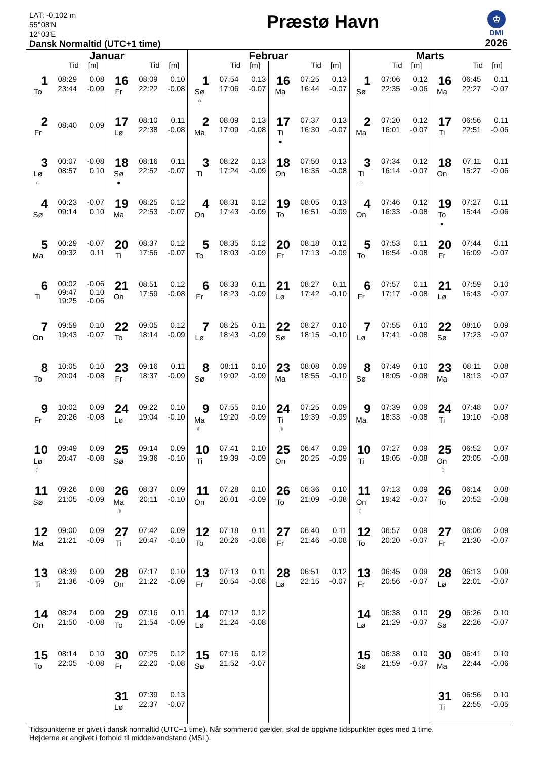LAT: -0.102 m
55°08'N
12°03'E
Dansk Normaltid (UTC+1 time)
Præstø Havn
♔
DMI
2026
Januar
Tid [m]
1
To
| 08:29 | 0.08 |
| 23:44 | -0.09 |
2
Fr
| 08:40 | 0.09 |
3
Lø
○
| 00:07 | -0.08 |
| 08:57 | 0.10 |
4
Sø
| 00:23 | -0.07 |
| 09:14 | 0.10 |
5
Ma
| 00:29 | -0.07 |
| 09:32 | 0.11 |
6
Ti
| 00:02 | -0.06 |
| 09:47 | 0.10 |
| 19:25 | -0.06 |
7
On
| 09:59 | 0.10 |
| 19:43 | -0.07 |
8
To
| 10:05 | 0.10 |
| 20:04 | -0.08 |
9
Fr
| 10:02 | 0.09 |
| 20:26 | -0.08 |
10
Lø
☾
| 09:49 | 0.09 |
| 20:47 | -0.08 |
11
Sø
| 09:26 | 0.08 |
| 21:05 | -0.09 |
12
Ma
| 09:00 | 0.09 |
| 21:21 | -0.09 |
13
Ti
| 08:39 | 0.09 |
| 21:36 | -0.09 |
14
On
| 08:24 | 0.09 |
| 21:50 | -0.08 |
15
To
| 08:14 | 0.10 |
| 22:05 | -0.08 |
Tid [m]
16
Fr
| 08:09 | 0.10 |
| 22:22 | -0.08 |
17
Lø
| 08:10 | 0.11 |
| 22:38 | -0.08 |
18
Sø
●
| 08:16 | 0.11 |
| 22:52 | -0.07 |
19
Ma
| 08:25 | 0.12 |
| 22:53 | -0.07 |
20
Ti
| 08:37 | 0.12 |
| 17:56 | -0.07 |
21
On
| 08:51 | 0.12 |
| 17:59 | -0.08 |
22
To
| 09:05 | 0.12 |
| 18:14 | -0.09 |
23
Fr
| 09:16 | 0.11 |
| 18:37 | -0.09 |
24
Lø
| 09:22 | 0.10 |
| 19:04 | -0.10 |
25
Sø
| 09:14 | 0.09 |
| 19:36 | -0.10 |
26
Ma
☽
| 08:37 | 0.09 |
| 20:11 | -0.10 |
27
Ti
| 07:42 | 0.09 |
| 20:47 | -0.10 |
28
On
| 07:17 | 0.10 |
| 21:22 | -0.09 |
29
To
| 07:16 | 0.11 |
| 21:54 | -0.09 |
30
Fr
| 07:25 | 0.12 |
| 22:20 | -0.08 |
31
Lø
| 07:39 | 0.13 |
| 22:37 | -0.07 |
Februar
Tid [m]
1
Sø
○
| 07:54 | 0.13 |
| 17:06 | -0.07 |
2
Ma
| 08:09 | 0.13 |
| 17:09 | -0.08 |
3
Ti
| 08:22 | 0.13 |
| 17:24 | -0.09 |
4
On
| 08:31 | 0.12 |
| 17:43 | -0.09 |
5
To
| 08:35 | 0.12 |
| 18:03 | -0.09 |
6
Fr
| 08:33 | 0.11 |
| 18:23 | -0.09 |
7
Lø
| 08:25 | 0.11 |
| 18:43 | -0.09 |
8
Sø
| 08:11 | 0.10 |
| 19:02 | -0.09 |
9
Ma
☾
| 07:55 | 0.10 |
| 19:20 | -0.09 |
10
Ti
| 07:41 | 0.10 |
| 19:39 | -0.09 |
11
On
| 07:28 | 0.10 |
| 20:01 | -0.09 |
12
To
| 07:18 | 0.11 |
| 20:26 | -0.08 |
13
Fr
| 07:13 | 0.11 |
| 20:54 | -0.08 |
14
Lø
| 07:12 | 0.12 |
| 21:24 | -0.08 |
15
Sø
| 07:16 | 0.12 |
| 21:52 | -0.07 |
Tid [m]
16
Ma
| 07:25 | 0.13 |
| 16:44 | -0.07 |
17
Ti
●
| 07:37 | 0.13 |
| 16:30 | -0.07 |
18
On
| 07:50 | 0.13 |
| 16:35 | -0.08 |
19
To
| 08:05 | 0.13 |
| 16:51 | -0.09 |
20
Fr
| 08:18 | 0.12 |
| 17:13 | -0.09 |
21
Lø
| 08:27 | 0.11 |
| 17:42 | -0.10 |
22
Sø
| 08:27 | 0.10 |
| 18:15 | -0.10 |
23
Ma
| 08:08 | 0.09 |
| 18:55 | -0.10 |
24
Ti
☽
| 07:25 | 0.09 |
| 19:39 | -0.09 |
25
On
| 06:47 | 0.09 |
| 20:25 | -0.09 |
26
To
| 06:36 | 0.10 |
| 21:09 | -0.08 |
27
Fr
| 06:40 | 0.11 |
| 21:46 | -0.08 |
28
Lø
| 06:51 | 0.12 |
| 22:15 | -0.07 |
Marts
Tid [m]
1
Sø
| 07:06 | 0.12 |
| 22:35 | -0.06 |
2
Ma
| 07:20 | 0.12 |
| 16:01 | -0.07 |
3
Ti
○
| 07:34 | 0.12 |
| 16:14 | -0.07 |
4
On
| 07:46 | 0.12 |
| 16:33 | -0.08 |
5
To
| 07:53 | 0.11 |
| 16:54 | -0.08 |
6
Fr
| 07:57 | 0.11 |
| 17:17 | -0.08 |
7
Lø
| 07:55 | 0.10 |
| 17:41 | -0.08 |
8
Sø
| 07:49 | 0.10 |
| 18:05 | -0.08 |
9
Ma
| 07:39 | 0.09 |
| 18:33 | -0.08 |
10
Ti
| 07:27 | 0.09 |
| 19:05 | -0.08 |
11
On
☾
| 07:13 | 0.09 |
| 19:42 | -0.07 |
12
To
| 06:57 | 0.09 |
| 20:20 | -0.07 |
13
Fr
| 06:45 | 0.09 |
| 20:56 | -0.07 |
14
Lø
| 06:38 | 0.10 |
| 21:29 | -0.07 |
15
Sø
| 06:38 | 0.10 |
| 21:59 | -0.07 |
Tid [m]
16
Ma
| 06:45 | 0.11 |
| 22:27 | -0.07 |
17
Ti
| 06:56 | 0.11 |
| 22:51 | -0.06 |
18
On
| 07:11 | 0.11 |
| 15:27 | -0.06 |
19
To
●
| 07:27 | 0.11 |
| 15:44 | -0.06 |
20
Fr
| 07:44 | 0.11 |
| 16:09 | -0.07 |
21
Lø
| 07:59 | 0.10 |
| 16:43 | -0.07 |
22
Sø
| 08:10 | 0.09 |
| 17:23 | -0.07 |
23
Ma
| 08:11 | 0.08 |
| 18:13 | -0.07 |
24
Ti
| 07:48 | 0.07 |
| 19:10 | -0.08 |
25
On
☽
| 06:52 | 0.07 |
| 20:05 | -0.08 |
26
To
| 06:14 | 0.08 |
| 20:52 | -0.08 |
27
Fr
| 06:06 | 0.09 |
| 21:30 | -0.07 |
28
Lø
| 06:13 | 0.09 |
| 22:01 | -0.07 |
29
Sø
| 06:26 | 0.10 |
| 22:26 | -0.07 |
30
Ma
| 06:41 | 0.10 |
| 22:44 | -0.06 |
31
Ti
| 06:56 | 0.10 |
| 22:55 | -0.05 |
Tidspunkterne er givet i dansk normaltid (UTC+1 time). Når sommertid gælder, skal de opgivne tidspunkter øges med 1 time.
Højderne er angivet i forhold til middelvandstand (MSL).